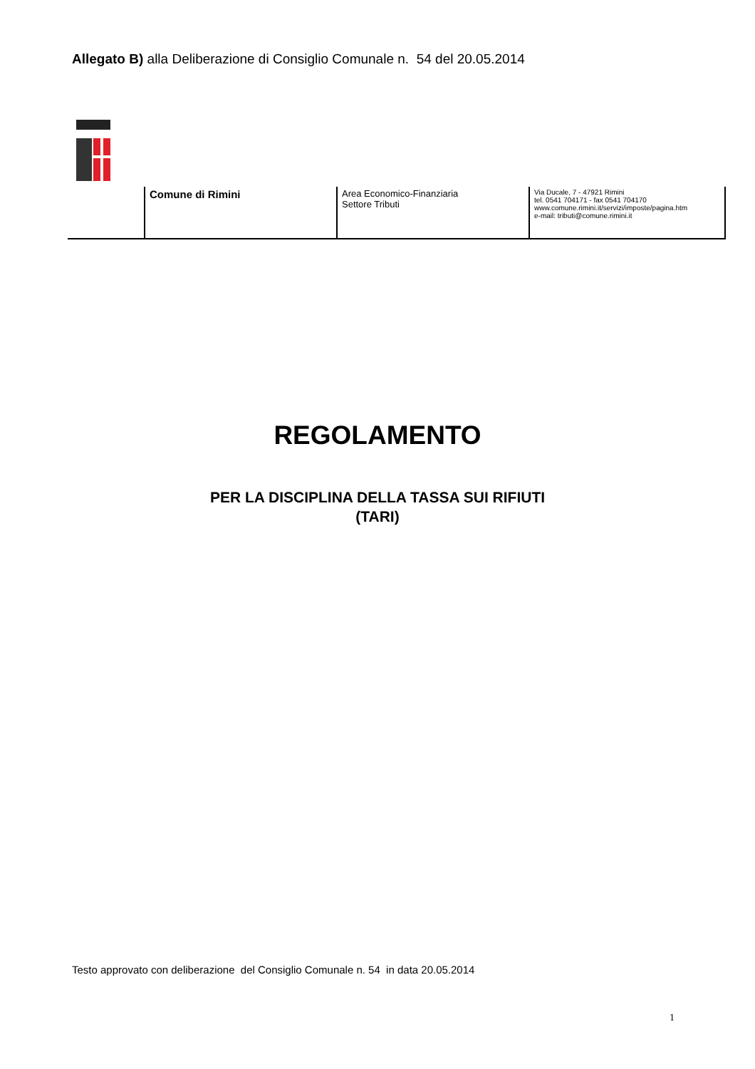Allegato B) alla Deliberazione di Consiglio Comunale n. 54 del 20.05.2014
| | Comune di Rimini | Area Economico-Finanziaria Settore Tributi | Via Ducale, 7 - 47921 Rimini tel. 0541 704171 - fax 0541 704170 www.comune.rimini.it/servizi/imposte/pagina.htm e-mail: tributi@comune.rimini.it |
REGOLAMENTO
PER LA DISCIPLINA DELLA TASSA SUI RIFIUTI
(TARI)
Testo approvato con deliberazione del Consiglio Comunale n. 54 in data 20.05.2014
1